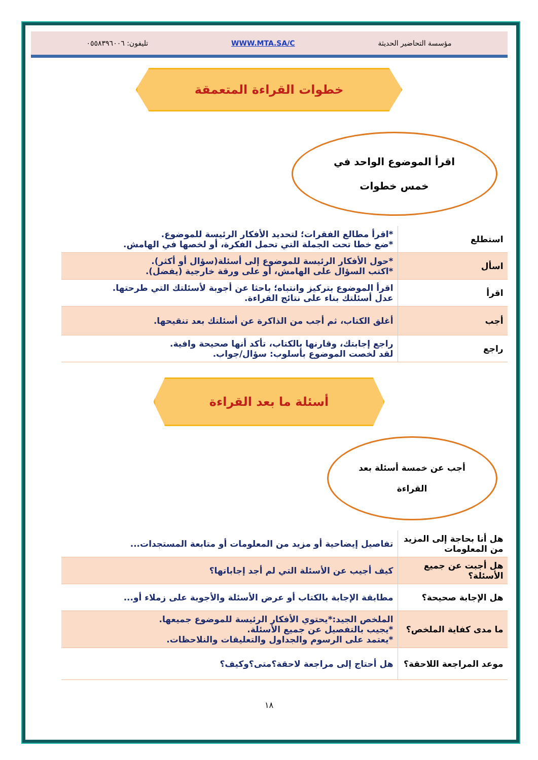مؤسسة التحاضير الحديثة WWW.MTA.SA/C تليفون: ٠٥٥٨٣٩٦٠٠٦
خطوات القراءة المتعمقة
اقرأ الموضوع الواحد في
خمس خطوات
| استطلع | *اقرأ مطالع الفقرات؛ لتحديد الأفكار الرئيسة للموضوع. *ضع خطا تحت الجملة التي تحمل الفكرة، أو لخصها في الهامش. |
| اسأل | *حول الأفكار الرئيسة للموضوع إلى أسئلة(سؤال أو أكثر). *اكتب السؤال على الهامش، أو على ورقة خارجية (يفضل). |
| اقرأ | اقرأ الموضوع بتركيز وانتباه؛ باحثا عن أجوبة لأسئلتك التي طرحتها. عدل أسئلتك بناء على نتائج القراءة. |
| أجب | أغلق الكتاب، ثم أجب من الذاكرة عن أسئلتك بعد تنقيحها. |
| راجع | راجع إجابتك، وقارنها بالكتاب، تأكد أنها صحيحة وافية. لقد لخصت الموضوع بأسلوب: سؤال/جواب. |
أسئلة ما بعد القراءة
أجب عن خمسة أسئلة بعد
القراءة
| هل أنا بحاجة إلى المزيد من المعلومات | تفاصيل إيضاحية أو مزيد من المعلومات أو متابعة المستجدات... |
| هل أجبت عن جميع الأسئلة؟ | كيف أجيب عن الأسئلة التي لم أجد إجاباتها؟ |
| هل الإجابة صحيحة؟ | مطابقة الإجابة بالكتاب أو عرض الأسئلة والأجوبة على زملاء أو... |
| ما مدى كفاية الملخص؟ | الملخص الجيد:*يحتوي الأفكار الرئيسة للموضوع جميعها. *يجيب بالتفصيل عن جميع الأسئلة. *يعتمد على الرسوم والجداول والتعليقات والنلاحظات. |
| موعد المراجعة اللاحقة؟ | هل أحتاج إلى مراجعة لاحقة؟متى؟وكيف؟ |
١٨